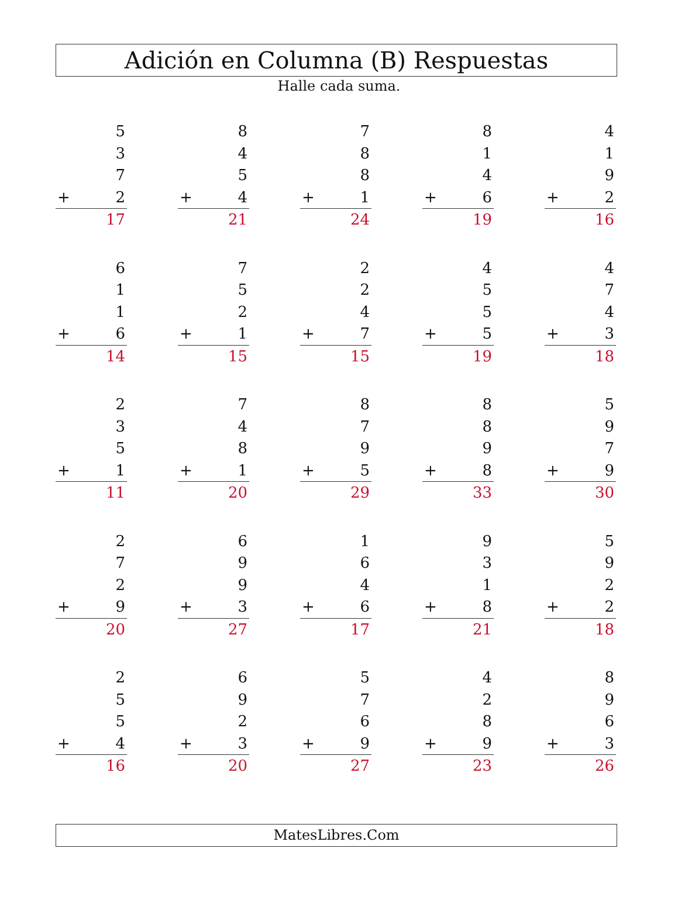Adición en Columna (B) Respuestas
Halle cada suma.
| | 5 |
| | 3 |
| | 7 |
| + | 2 |
| | 17 |
| | 8 |
| | 4 |
| | 5 |
| + | 4 |
| | 21 |
| | 7 |
| | 8 |
| | 8 |
| + | 1 |
| | 24 |
| | 8 |
| | 1 |
| | 4 |
| + | 6 |
| | 19 |
| | 4 |
| | 1 |
| | 9 |
| + | 2 |
| | 16 |
| | 6 |
| | 1 |
| | 1 |
| + | 6 |
| | 14 |
| | 7 |
| | 5 |
| | 2 |
| + | 1 |
| | 15 |
| | 2 |
| | 2 |
| | 4 |
| + | 7 |
| | 15 |
| | 4 |
| | 5 |
| | 5 |
| + | 5 |
| | 19 |
| | 4 |
| | 7 |
| | 4 |
| + | 3 |
| | 18 |
| | 2 |
| | 3 |
| | 5 |
| + | 1 |
| | 11 |
| | 7 |
| | 4 |
| | 8 |
| + | 1 |
| | 20 |
| | 8 |
| | 7 |
| | 9 |
| + | 5 |
| | 29 |
| | 8 |
| | 8 |
| | 9 |
| + | 8 |
| | 33 |
| | 5 |
| | 9 |
| | 7 |
| + | 9 |
| | 30 |
| | 2 |
| | 7 |
| | 2 |
| + | 9 |
| | 20 |
| | 6 |
| | 9 |
| | 9 |
| + | 3 |
| | 27 |
| | 1 |
| | 6 |
| | 4 |
| + | 6 |
| | 17 |
| | 9 |
| | 3 |
| | 1 |
| + | 8 |
| | 21 |
| | 5 |
| | 9 |
| | 2 |
| + | 2 |
| | 18 |
| | 2 |
| | 5 |
| | 5 |
| + | 4 |
| | 16 |
| | 6 |
| | 9 |
| | 2 |
| + | 3 |
| | 20 |
| | 5 |
| | 7 |
| | 6 |
| + | 9 |
| | 27 |
| | 4 |
| | 2 |
| | 8 |
| + | 9 |
| | 23 |
| | 8 |
| | 9 |
| | 6 |
| + | 3 |
| | 26 |
MatesLibres.Com